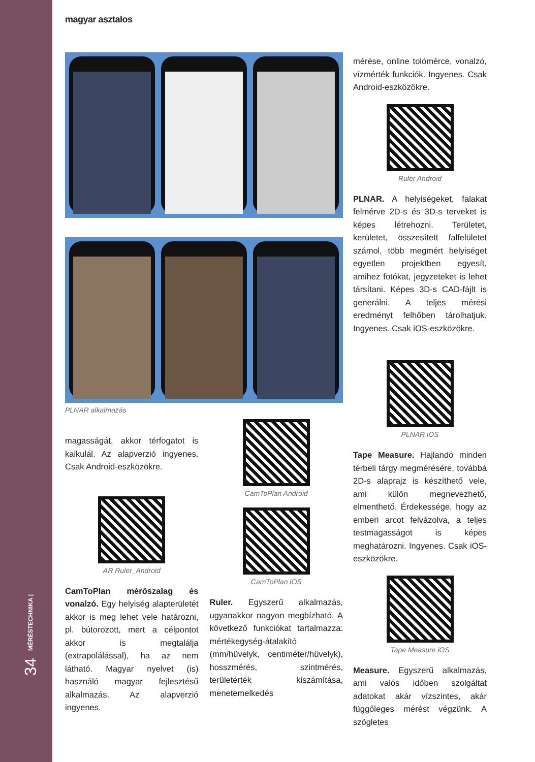MÉRÉSTECHNIKA |
34
magyar asztalos
PLNAR alkalmazás
magasságát, akkor térfogatot is kalkulál. Az alapverzió ingyenes. Csak Android-eszközökre.
AR Ruler_Android
CamToPlan mérőszalag és vonalzó. Egy helyiség alapterületét akkor is meg lehet vele határozni, pl. bútorozott, mert a célpontot akkor is megtalálja (extrapolálással), ha az nem látható. Magyar nyelvet (is) használó magyar fejlesztésű alkalmazás. Az alapverzió ingyenes.
CamToPlan Android
CamToPlan iOS
Ruler. Egyszerű alkalmazás, ugyanakkor nagyon megbízható. A következő funkciókat tartalmazza: mértékegység-átalakító (mm/hüvelyk, centiméter/hüvelyk), hosszmérés, szintmérés, területérték kiszámítása, menetemelkedés
mérése, online tolómérce, vonalzó, vízmérték funkciók. Ingyenes. Csak Android-eszközökre.
Ruler Android
PLNAR. A helyiségeket, falakat felmérve 2D-s és 3D-s terveket is képes létrehozni. Területet, kerületet, összesített falfelületet számol, több megmért helyiséget egyetlen projektben egyesít, amihez fotókat, jegyzeteket is lehet társítani. Képes 3D-s CAD-fájlt is generálni. A teljes mérési eredményt felhőben tárolhatjuk. Ingyenes. Csak iOS-eszközökre.
PLNAR iOS
Tape Measure. Hajlandó minden térbeli tárgy megmérésére, továbbá 2D-s alaprajz is készíthető vele, ami külön megnevezhető, elmenthető. Érdekessége, hogy az emberi arcot felvázolva, a teljes testmagasságot is képes meghatározni. Ingyenes. Csak iOS-eszközökre.
Tape Measure iOS
Measure. Egyszerű alkalmazás, ami valós időben szolgáltat adatokat akár vízszintes, akár függőleges mérést végzünk. A szögletes